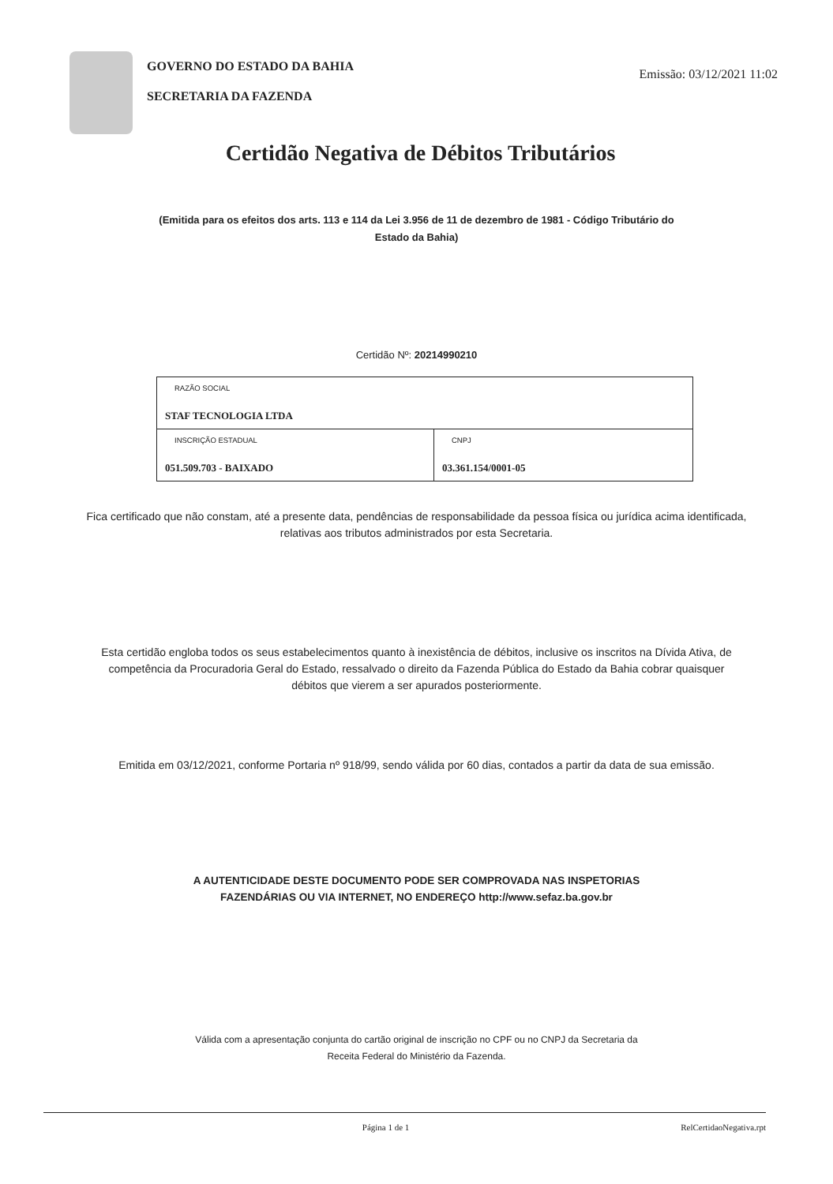GOVERNO DO ESTADO DA BAHIA
SECRETARIA DA FAZENDA
Emissão: 03/12/2021 11:02
Certidão Negativa de Débitos Tributários
(Emitida para os efeitos dos arts. 113 e 114 da Lei 3.956 de 11 de dezembro de 1981 - Código Tributário do Estado da Bahia)
Certidão Nº: 20214990210
| RAZÃO SOCIAL STAF TECNOLOGIA LTDA | |
| INSCRIÇÃO ESTADUAL 051.509.703 - BAIXADO | CNPJ 03.361.154/0001-05 |
Fica certificado que não constam, até a presente data, pendências de responsabilidade da pessoa física ou jurídica acima identificada, relativas aos tributos administrados por esta Secretaria.
Esta certidão engloba todos os seus estabelecimentos quanto à inexistência de débitos, inclusive os inscritos na Dívida Ativa, de competência da Procuradoria Geral do Estado, ressalvado o direito da Fazenda Pública do Estado da Bahia cobrar quaisquer débitos que vierem a ser apurados posteriormente.
Emitida em 03/12/2021, conforme Portaria nº 918/99, sendo válida por 60 dias, contados a partir da data de sua emissão.
A AUTENTICIDADE DESTE DOCUMENTO PODE SER COMPROVADA NAS INSPETORIAS FAZENDÁRIAS OU VIA INTERNET, NO ENDEREÇO http://www.sefaz.ba.gov.br
Válida com a apresentação conjunta do cartão original de inscrição no CPF ou no CNPJ da Secretaria da Receita Federal do Ministério da Fazenda.
Página 1 de 1 RelCertidaoNegativa.rpt